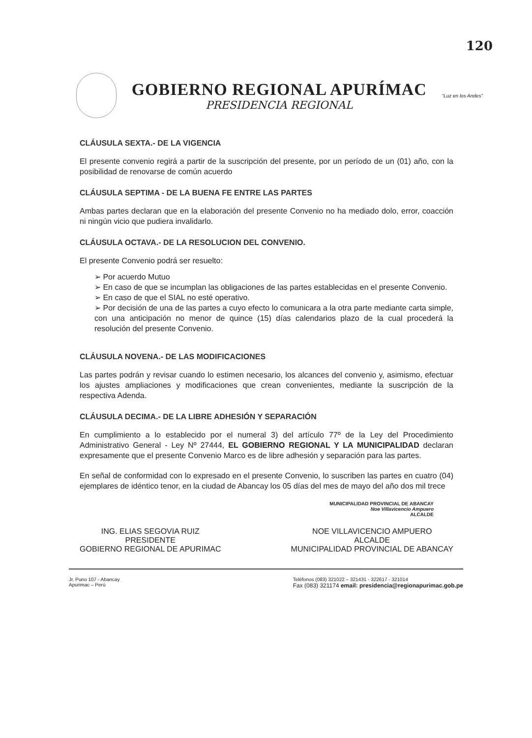120
GOBIERNO REGIONAL APURÍMAC
PRESIDENCIA REGIONAL
"Luz en los Andes"
CLÁUSULA SEXTA.- DE LA VIGENCIA
El presente convenio regirá a partir de la suscripción del presente, por un período de un (01) año, con la posibilidad de renovarse de común acuerdo
CLÁUSULA SEPTIMA - DE LA BUENA FE ENTRE LAS PARTES
Ambas partes declaran que en la elaboración del presente Convenio no ha mediado dolo, error, coacción ni ningún vicio que pudiera invalidarlo.
CLÁUSULA OCTAVA.- DE LA RESOLUCION DEL CONVENIO.
El presente Convenio podrá ser resuelto:
➢ Por acuerdo Mutuo
➢ En caso de que se incumplan las obligaciones de las partes establecidas en el presente Convenio.
➢ En caso de que el SIAL no esté operativo.
➢ Por decisión de una de las partes a cuyo efecto lo comunicara a la otra parte mediante carta simple, con una anticipación no menor de quince (15) días calendarios plazo de la cual procederá la resolución del presente Convenio.
CLÁUSULA NOVENA.- DE LAS MODIFICACIONES
Las partes podrán y revisar cuando lo estimen necesario, los alcances del convenio y, asimismo, efectuar los ajustes ampliaciones y modificaciones que crean convenientes, mediante la suscripción de la respectiva Adenda.
CLÁUSULA DECIMA.- DE LA LIBRE ADHESIÓN Y SEPARACIÓN
En cumplimiento a lo establecido por el numeral 3) del artículo 77º de la Ley del Procedimiento Administrativo General - Ley Nº 27444, EL GOBIERNO REGIONAL Y LA MUNICIPALIDAD declaran expresamente que el presente Convenio Marco es de libre adhesión y separación para las partes.
En señal de conformidad con lo expresado en el presente Convenio, lo suscriben las partes en cuatro (04) ejemplares de idéntico tenor, en la ciudad de Abancay los 05 días del mes de mayo del año dos mil trece
MUNICIPALIDAD PROVINCIAL DE ABANCAY
Noe Villavicencio Ampuero
ALCALDE
ING. ELIAS SEGOVIA RUIZ
PRESIDENTE
GOBIERNO REGIONAL DE APURIMAC
NOE VILLAVICENCIO AMPUERO
ALCALDE
MUNICIPALIDAD PROVINCIAL DE ABANCAY
Jr. Puno 107 - Abancay
Apurimac – Perú
Teléfonos (083) 321022 – 321431 - 322617 - 321014
Fax (083) 321174 email: presidencia@regionapurimac.gob.pe